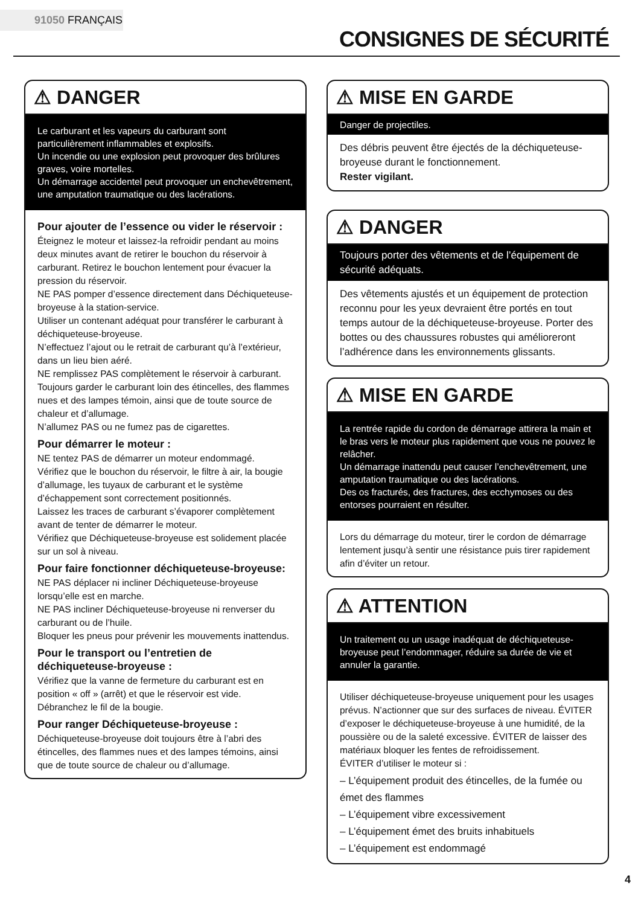91050 FRANÇAIS
CONSIGNES DE SÉCURITÉ
⚠ DANGER
Le carburant et les vapeurs du carburant sont particulièrement inflammables et explosifs.
Un incendie ou une explosion peut provoquer des brûlures graves, voire mortelles.
Un démarrage accidentel peut provoquer un enchevêtrement, une amputation traumatique ou des lacérations.
Pour ajouter de l’essence ou vider le réservoir :
Éteignez le moteur et laissez-la refroidir pendant au moins deux minutes avant de retirer le bouchon du réservoir à carburant. Retirez le bouchon lentement pour évacuer la pression du réservoir.
NE PAS pomper d’essence directement dans Déchiqueteuse-broyeuse à la station-service.
Utiliser un contenant adéquat pour transférer le carburant à déchiqueteuse-broyeuse.
N’effectuez l’ajout ou le retrait de carburant qu’à l’extérieur, dans un lieu bien aéré.
NE remplissez PAS complètement le réservoir à carburant.
Toujours garder le carburant loin des étincelles, des flammes nues et des lampes témoin, ainsi que de toute source de chaleur et d’allumage.
N’allumez PAS ou ne fumez pas de cigarettes.
Pour démarrer le moteur :
NE tentez PAS de démarrer un moteur endommagé.
Vérifiez que le bouchon du réservoir, le filtre à air, la bougie d’allumage, les tuyaux de carburant et le système d’échappement sont correctement positionnés.
Laissez les traces de carburant s’évaporer complètement avant de tenter de démarrer le moteur.
Vérifiez que Déchiqueteuse-broyeuse est solidement placée sur un sol à niveau.
Pour faire fonctionner déchiqueteuse-broyeuse:
NE PAS déplacer ni incliner Déchiqueteuse-broyeuse lorsqu’elle est en marche.
NE PAS incliner Déchiqueteuse-broyeuse ni renverser du carburant ou de l’huile.
Bloquer les pneus pour prévenir les mouvements inattendus.
Pour le transport ou l’entretien de déchiqueteuse-broyeuse :
Vérifiez que la vanne de fermeture du carburant est en position « off » (arrêt) et que le réservoir est vide.
Débranchez le fil de la bougie.
Pour ranger Déchiqueteuse-broyeuse :
Déchiqueteuse-broyeuse doit toujours être à l’abri des étincelles, des flammes nues et des lampes témoins, ainsi que de toute source de chaleur ou d’allumage.
⚠ MISE EN GARDE
Danger de projectiles.
Des débris peuvent être éjectés de la déchiqueteuse-broyeuse durant le fonctionnement.
Rester vigilant.
⚠ DANGER
Toujours porter des vêtements et de l’équipement de sécurité adéquats.
Des vêtements ajustés et un équipement de protection reconnu pour les yeux devraient être portés en tout temps autour de la déchiqueteuse-broyeuse. Porter des bottes ou des chaussures robustes qui amélioreront l’adhérence dans les environnements glissants.
⚠ MISE EN GARDE
La rentrée rapide du cordon de démarrage attirera la main et le bras vers le moteur plus rapidement que vous ne pouvez le relâcher.
Un démarrage inattendu peut causer l’enchevêtrement, une amputation traumatique ou des lacérations.
Des os fracturés, des fractures, des ecchymoses ou des entorses pourraient en résulter.
Lors du démarrage du moteur, tirer le cordon de démarrage lentement jusqu’à sentir une résistance puis tirer rapidement afin d’éviter un retour.
⚠ ATTENTION
Un traitement ou un usage inadéquat de déchiqueteuse-broyeuse peut l’endommager, réduire sa durée de vie et annuler la garantie.
Utiliser déchiqueteuse-broyeuse uniquement pour les usages prévus. N’actionner que sur des surfaces de niveau. ÉVITER d’exposer le déchiqueteuse-broyeuse à une humidité, de la poussière ou de la saleté excessive. ÉVITER de laisser des matériaux bloquer les fentes de refroidissement.
ÉVITER d’utiliser le moteur si :
– L’équipement produit des étincelles, de la fumée ou émet des flammes
– L’équipement vibre excessivement
– L’équipement émet des bruits inhabituels
– L’équipement est endommagé
4